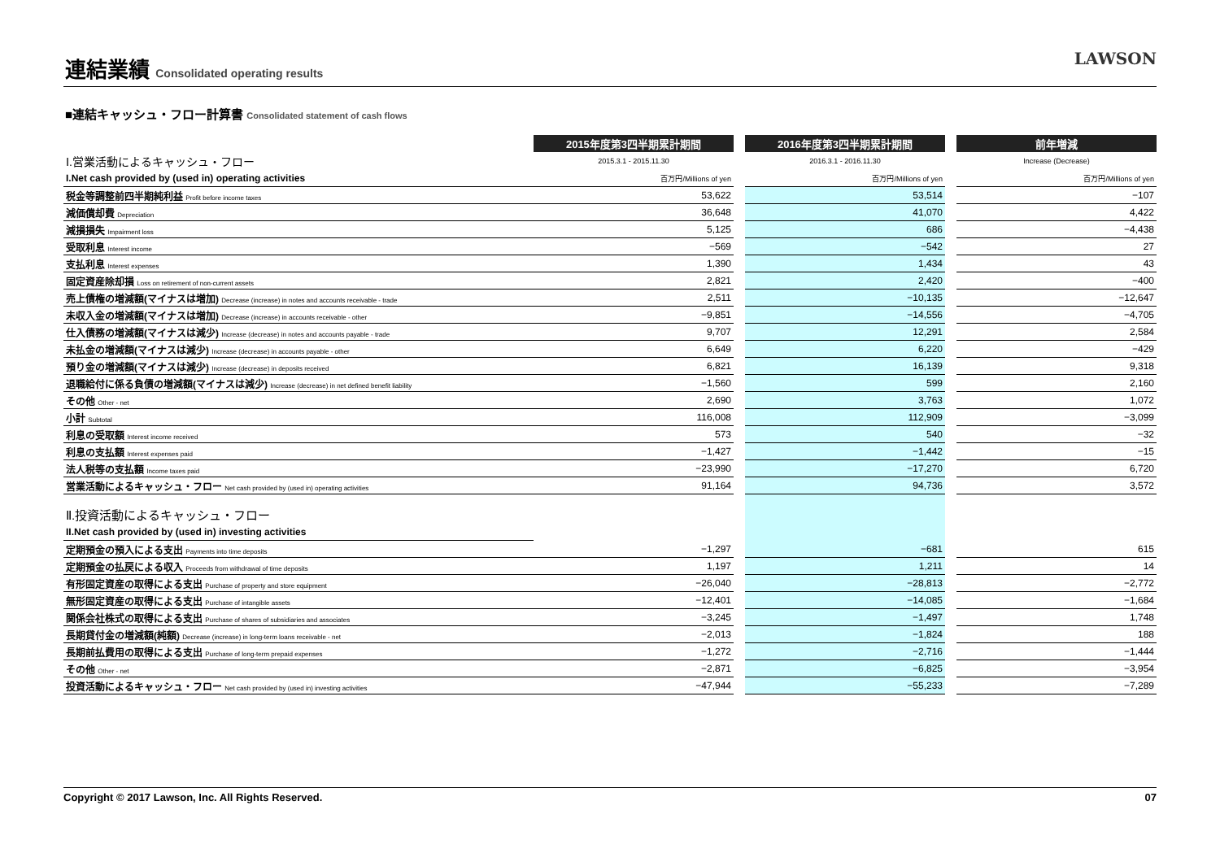連結業績 Consolidated operating results
LAWSON
■連結キャッシュ・フロー計算書 Consolidated statement of cash flows
| | 2015年度第3四半期累計期間 | | 2016年度第3四半期累計期間 | | 前年増減 |
| Ⅰ.営業活動によるキャッシュ・フロー | 2015.3.1 - 2015.11.30 | | 2016.3.1 - 2016.11.30 | | Increase (Decrease) |
| I.Net cash provided by (used in) operating activities | 百万円/Millions of yen | | 百万円/Millions of yen | | 百万円/Millions of yen |
| 税金等調整前四半期純利益 Profit before income taxes | 53,622 | | 53,514 | | −107 |
| 減価償却費 Depreciation | 36,648 | | 41,070 | | 4,422 |
| 減損損失 Impairment loss | 5,125 | | 686 | | −4,438 |
| 受取利息 Interest income | −569 | | −542 | | 27 |
| 支払利息 Interest expenses | 1,390 | | 1,434 | | 43 |
| 固定資産除却損 Loss on retirement of non-current assets | 2,821 | | 2,420 | | −400 |
| 売上債権の増減額(マイナスは増加) Decrease (increase) in notes and accounts receivable - trade | 2,511 | | −10,135 | | −12,647 |
| 未収入金の増減額(マイナスは増加) Decrease (increase) in accounts receivable - other | −9,851 | | −14,556 | | −4,705 |
| 仕入債務の増減額(マイナスは減少) Increase (decrease) in notes and accounts payable - trade | 9,707 | | 12,291 | | 2,584 |
| 未払金の増減額(マイナスは減少) Increase (decrease) in accounts payable - other | 6,649 | | 6,220 | | −429 |
| 預り金の増減額(マイナスは減少) Increase (decrease) in deposits received | 6,821 | | 16,139 | | 9,318 |
| 退職給付に係る負債の増減額(マイナスは減少) Increase (decrease) in net defined benefit liability | −1,560 | | 599 | | 2,160 |
| その他 Other - net | 2,690 | | 3,763 | | 1,072 |
| 小計 Subtotal | 116,008 | | 112,909 | | −3,099 |
| 利息の受取額 Interest income received | 573 | | 540 | | −32 |
| 利息の支払額 Interest expenses paid | −1,427 | | −1,442 | | −15 |
| 法人税等の支払額 Income taxes paid | −23,990 | | −17,270 | | 6,720 |
| 営業活動によるキャッシュ・フロー Net cash provided by (used in) operating activities | 91,164 | | 94,736 | | 3,572 |
| Ⅱ.投資活動によるキャッシュ・フロー | | | | | |
| II.Net cash provided by (used in) investing activities | | | | | |
| 定期預金の預入による支出 Payments into time deposits | −1,297 | | −681 | | 615 |
| 定期預金の払戻による収入 Proceeds from withdrawal of time deposits | 1,197 | | 1,211 | | 14 |
| 有形固定資産の取得による支出 Purchase of property and store equipment | −26,040 | | −28,813 | | −2,772 |
| 無形固定資産の取得による支出 Purchase of intangible assets | −12,401 | | −14,085 | | −1,684 |
| 関係会社株式の取得による支出 Purchase of shares of subsidiaries and associates | −3,245 | | −1,497 | | 1,748 |
| 長期貸付金の増減額(純額) Decrease (increase) in long-term loans receivable - net | −2,013 | | −1,824 | | 188 |
| 長期前払費用の取得による支出 Purchase of long-term prepaid expenses | −1,272 | | −2,716 | | −1,444 |
| その他 Other - net | −2,871 | | −6,825 | | −3,954 |
| 投資活動によるキャッシュ・フロー Net cash provided by (used in) investing activities | −47,944 | | −55,233 | | −7,289 |
Copyright © 2017 Lawson, Inc. All Rights Reserved. 07